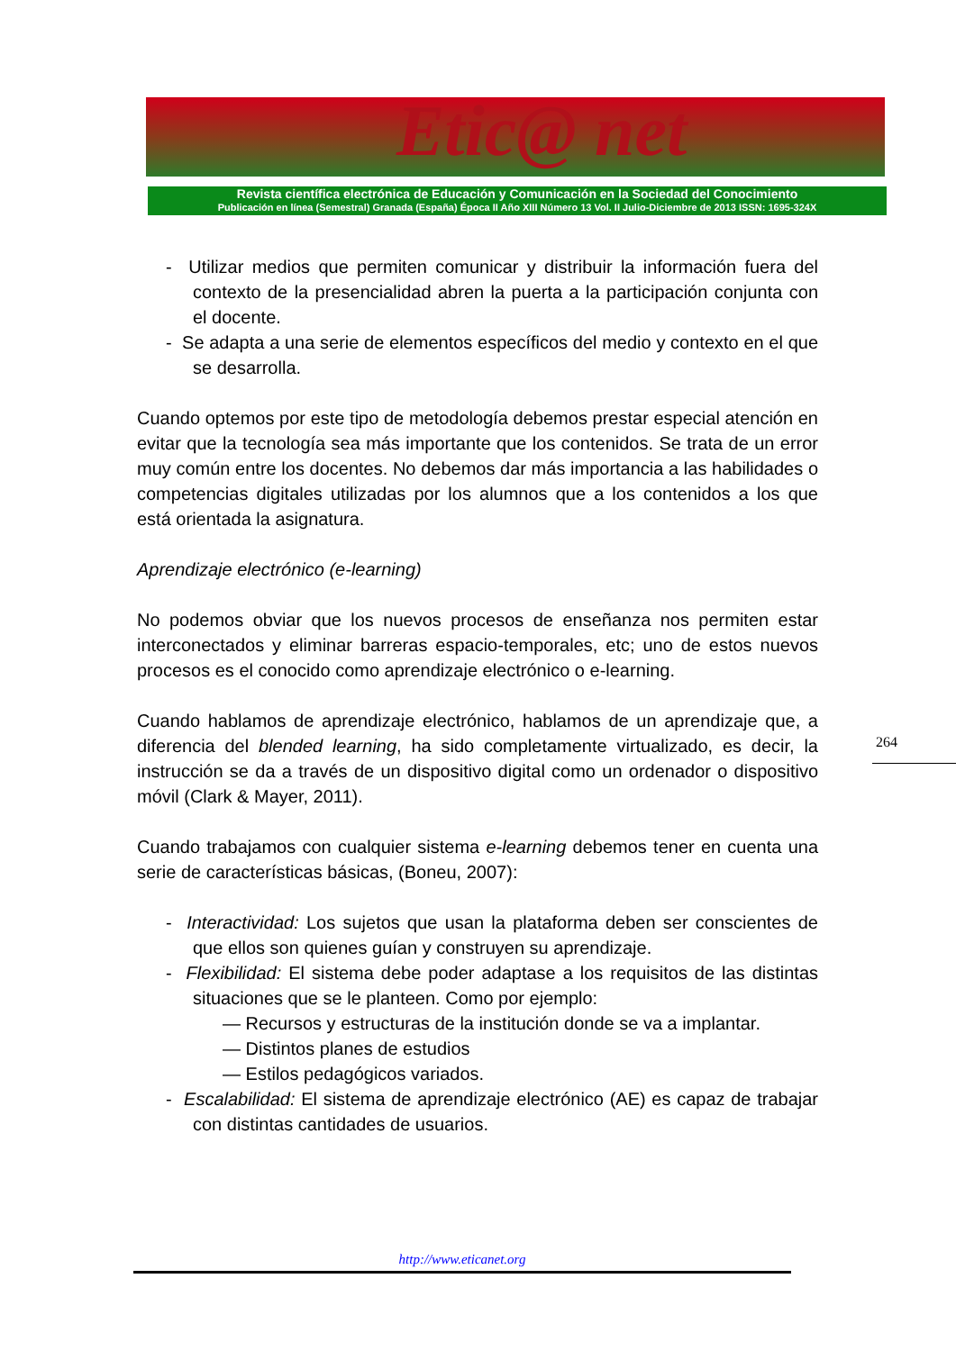Etic@ net
Revista científica electrónica de Educación y Comunicación en la Sociedad del Conocimiento
Publicación en línea (Semestral) Granada (España) Época II Año XIII Número 13 Vol. II Julio-Diciembre de 2013 ISSN: 1695-324X
- Utilizar medios que permiten comunicar y distribuir la información fuera del contexto de la presencialidad abren la puerta a la participación conjunta con el docente.
- Se adapta a una serie de elementos específicos del medio y contexto en el que se desarrolla.
Cuando optemos por este tipo de metodología debemos prestar especial atención en evitar que la tecnología sea más importante que los contenidos. Se trata de un error muy común entre los docentes. No debemos dar más importancia a las habilidades o competencias digitales utilizadas por los alumnos que a los contenidos a los que está orientada la asignatura.
Aprendizaje electrónico (e-learning)
No podemos obviar que los nuevos procesos de enseñanza nos permiten estar interconectados y eliminar barreras espacio-temporales, etc; uno de estos nuevos procesos es el conocido como aprendizaje electrónico o e-learning.
Cuando hablamos de aprendizaje electrónico, hablamos de un aprendizaje que, a diferencia del blended learning, ha sido completamente virtualizado, es decir, la instrucción se da a través de un dispositivo digital como un ordenador o dispositivo móvil (Clark & Mayer, 2011).
Cuando trabajamos con cualquier sistema e-learning debemos tener en cuenta una serie de características básicas, (Boneu, 2007):
- Interactividad: Los sujetos que usan la plataforma deben ser conscientes de que ellos son quienes guían y construyen su aprendizaje.
- Flexibilidad: El sistema debe poder adaptase a los requisitos de las distintas situaciones que se le planteen. Como por ejemplo:
— Recursos y estructuras de la institución donde se va a implantar.
— Distintos planes de estudios
— Estilos pedagógicos variados.
- Escalabilidad: El sistema de aprendizaje electrónico (AE) es capaz de trabajar con distintas cantidades de usuarios.
264
http://www.eticanet.org